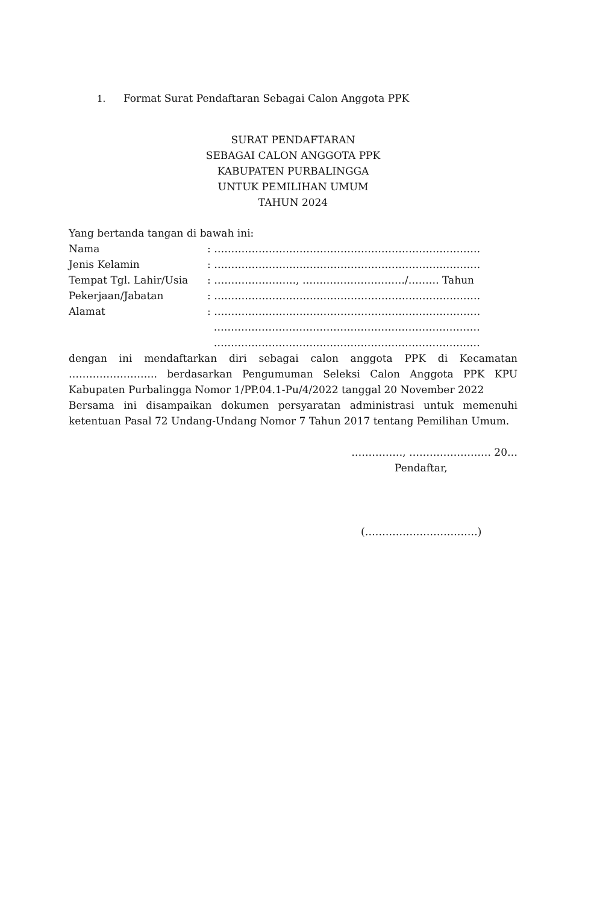1. Format Surat Pendaftaran Sebagai Calon Anggota PPK
SURAT PENDAFTARAN
SEBAGAI CALON ANGGOTA PPK
KABUPATEN PURBALINGGA
UNTUK PEMILIHAN UMUM
TAHUN 2024
Yang bertanda tangan di bawah ini:
| Nama | : …………………………………………………………………… |
| Jenis Kelamin | : …………………………………………………………………… |
| Tempat Tgl. Lahir/Usia | : ……………………, …………………………/……… Tahun |
| Pekerjaan/Jabatan | : …………………………………………………………………… |
| Alamat | : …………………………………………………………………… …………………………………………………………………… …………………………………………………………………… |
dengan ini mendaftarkan diri sebagai calon anggota PPK di Kecamatan …………………….. berdasarkan Pengumuman Seleksi Calon Anggota PPK KPU Kabupaten Purbalingga Nomor 1/PP.04.1-Pu/4/2022 tanggal 20 November 2022
Bersama ini disampaikan dokumen persyaratan administrasi untuk memenuhi ketentuan Pasal 72 Undang-Undang Nomor 7 Tahun 2017 tentang Pemilihan Umum.
……………, …………………… 20…
Pendaftar,
(……………………………)